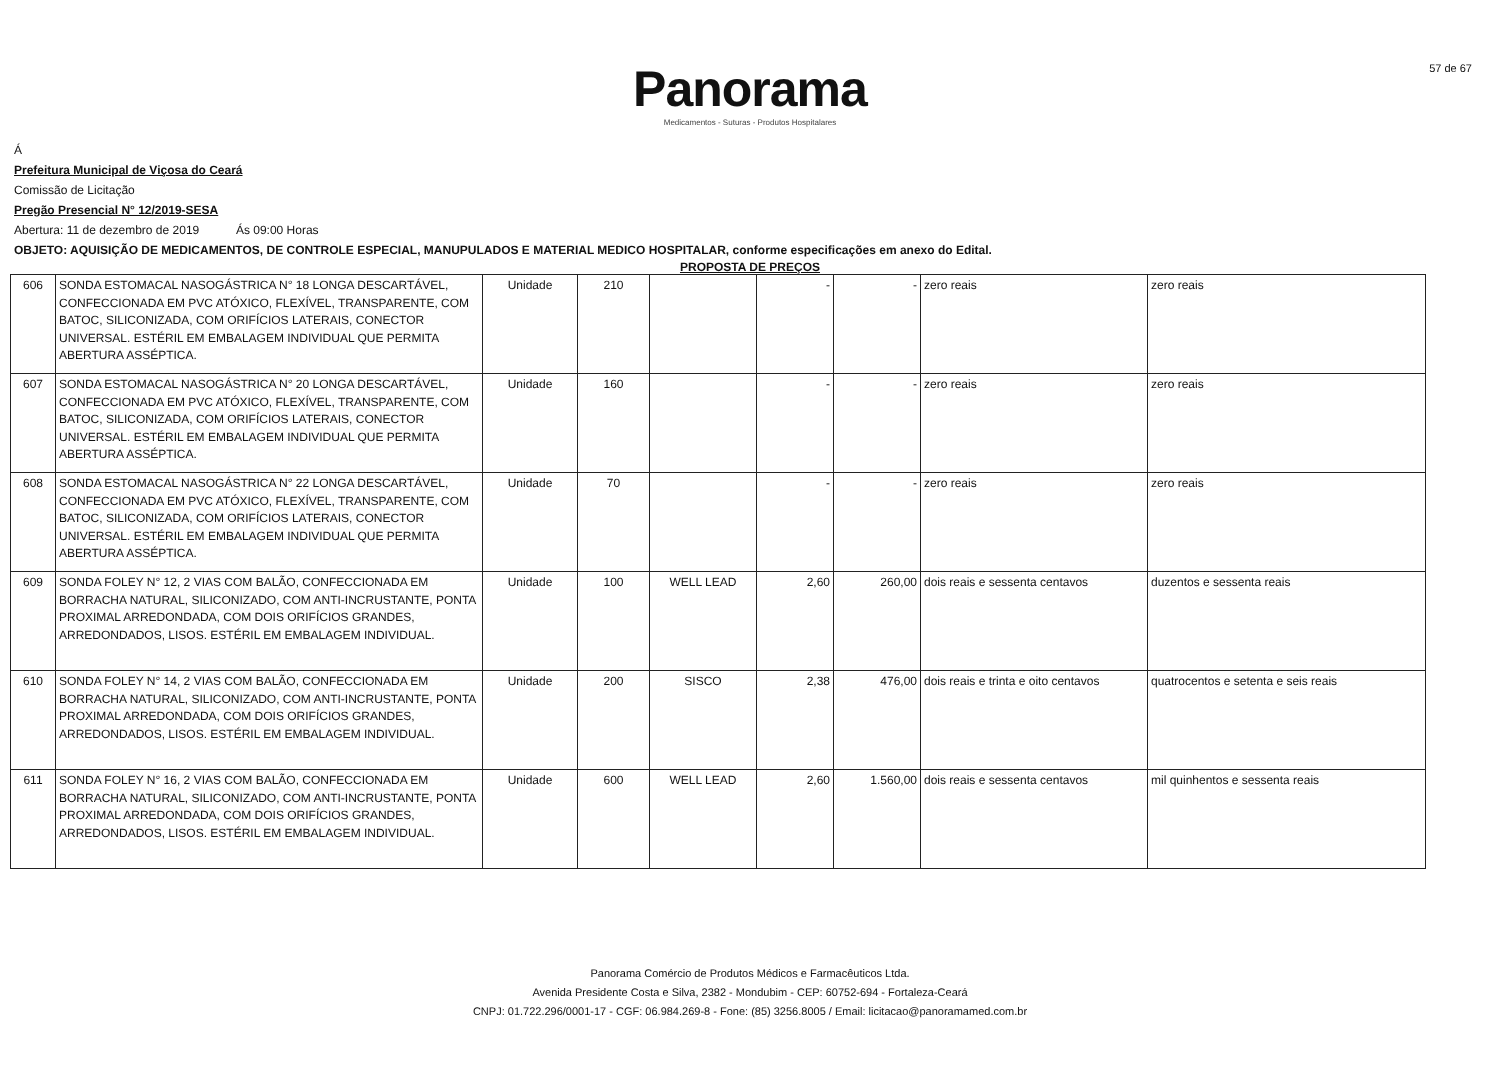57 de 67
Panorama
Medicamentos - Suturas - Produtos Hospitalares
Á
Prefeitura Municipal de Viçosa do Ceará
Comissão de Licitação
Pregão Presencial N° 12/2019-SESA
Abertura: 11 de dezembro de 2019 Ás 09:00 Horas
OBJETO: AQUISIÇÃO DE MEDICAMENTOS, DE CONTROLE ESPECIAL, MANUPULADOS E MATERIAL MEDICO HOSPITALAR, conforme especificações em anexo do Edital.
PROPOSTA DE PREÇOS
| 606 | SONDA ESTOMACAL NASOGÁSTRICA N° 18 LONGA DESCARTÁVEL, CONFECCIONADA EM PVC ATÓXICO, FLEXÍVEL, TRANSPARENTE, COM BATOC, SILICONIZADA, COM ORIFÍCIOS LATERAIS, CONECTOR UNIVERSAL. ESTÉRIL EM EMBALAGEM INDIVIDUAL QUE PERMITA ABERTURA ASSÉPTICA. | Unidade | 210 | | - | - | zero reais | zero reais |
| 607 | SONDA ESTOMACAL NASOGÁSTRICA N° 20 LONGA DESCARTÁVEL, CONFECCIONADA EM PVC ATÓXICO, FLEXÍVEL, TRANSPARENTE, COM BATOC, SILICONIZADA, COM ORIFÍCIOS LATERAIS, CONECTOR UNIVERSAL. ESTÉRIL EM EMBALAGEM INDIVIDUAL QUE PERMITA ABERTURA ASSÉPTICA. | Unidade | 160 | | - | - | zero reais | zero reais |
| 608 | SONDA ESTOMACAL NASOGÁSTRICA N° 22 LONGA DESCARTÁVEL, CONFECCIONADA EM PVC ATÓXICO, FLEXÍVEL, TRANSPARENTE, COM BATOC, SILICONIZADA, COM ORIFÍCIOS LATERAIS, CONECTOR UNIVERSAL. ESTÉRIL EM EMBALAGEM INDIVIDUAL QUE PERMITA ABERTURA ASSÉPTICA. | Unidade | 70 | | - | - | zero reais | zero reais |
| 609 | SONDA FOLEY N° 12, 2 VIAS COM BALÃO, CONFECCIONADA EM BORRACHA NATURAL, SILICONIZADO, COM ANTI-INCRUSTANTE, PONTA PROXIMAL ARREDONDADA, COM DOIS ORIFÍCIOS GRANDES, ARREDONDADOS, LISOS. ESTÉRIL EM EMBALAGEM INDIVIDUAL. | Unidade | 100 | WELL LEAD | 2,60 | 260,00 | dois reais e sessenta centavos | duzentos e sessenta reais |
| 610 | SONDA FOLEY N° 14, 2 VIAS COM BALÃO, CONFECCIONADA EM BORRACHA NATURAL, SILICONIZADO, COM ANTI-INCRUSTANTE, PONTA PROXIMAL ARREDONDADA, COM DOIS ORIFÍCIOS GRANDES, ARREDONDADOS, LISOS. ESTÉRIL EM EMBALAGEM INDIVIDUAL. | Unidade | 200 | SISCO | 2,38 | 476,00 | dois reais e trinta e oito centavos | quatrocentos e setenta e seis reais |
| 611 | SONDA FOLEY N° 16, 2 VIAS COM BALÃO, CONFECCIONADA EM BORRACHA NATURAL, SILICONIZADO, COM ANTI-INCRUSTANTE, PONTA PROXIMAL ARREDONDADA, COM DOIS ORIFÍCIOS GRANDES, ARREDONDADOS, LISOS. ESTÉRIL EM EMBALAGEM INDIVIDUAL. | Unidade | 600 | WELL LEAD | 2,60 | 1.560,00 | dois reais e sessenta centavos | mil quinhentos e sessenta reais |
Panorama Comércio de Produtos Médicos e Farmacêuticos Ltda.
Avenida Presidente Costa e Silva, 2382 - Mondubim - CEP: 60752-694 - Fortaleza-Ceará
CNPJ: 01.722.296/0001-17 - CGF: 06.984.269-8 - Fone: (85) 3256.8005 / Email: licitacao@panoramamed.com.br